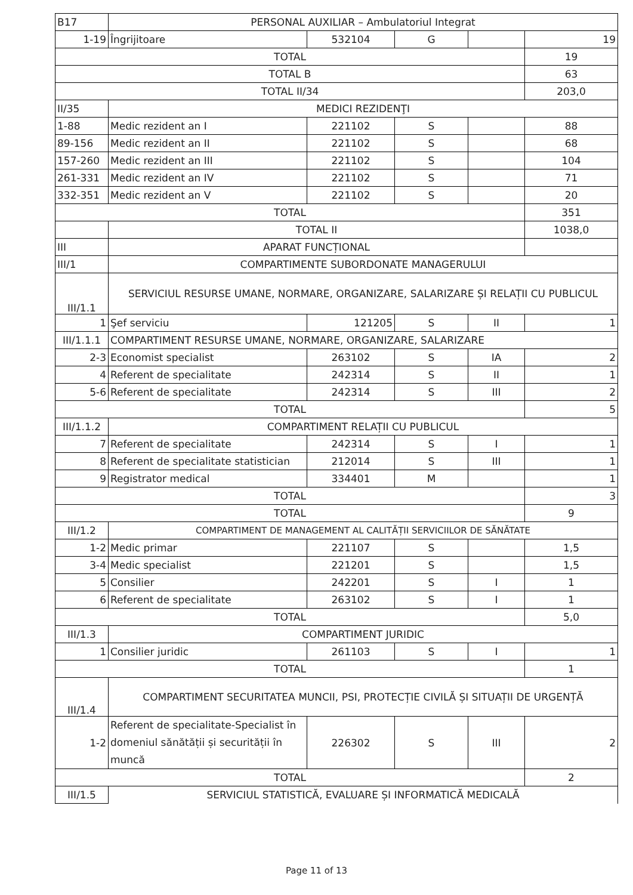| B17 | PERSONAL AUXILIAR – Ambulatoriul Integrat | | | | |
| 1-19 | Îngrijitoare | 532104 | G | | 19 |
| TOTAL | | | | | 19 |
| TOTAL B | | | | | 63 |
| TOTAL II/34 | | | | | 203,0 |
| II/35 | MEDICI REZIDENŢI | | | | |
| 1-88 | Medic rezident an I | 221102 | S | | 88 |
| 89-156 | Medic rezident an II | 221102 | S | | 68 |
| 157-260 | Medic rezident an III | 221102 | S | | 104 |
| 261-331 | Medic rezident an IV | 221102 | S | | 71 |
| 332-351 | Medic rezident an V | 221102 | S | | 20 |
| TOTAL | | | | | 351 |
| | TOTAL II | | | | 1038,0 |
| III | APARAT FUNCȚIONAL | | | | |
| III/1 | COMPARTIMENTE SUBORDONATE MANAGERULUI | | | | |
| III/1.1 | SERVICIUL RESURSE UMANE, NORMARE, ORGANIZARE, SALARIZARE ȘI RELAȚII CU PUBLICUL | | | | |
| 1 | Şef serviciu | 121205 | S | II | 1 |
| III/1.1.1 | COMPARTIMENT RESURSE UMANE, NORMARE, ORGANIZARE, SALARIZARE | | | | |
| 2-3 | Economist specialist | 263102 | S | IA | 2 |
| 4 | Referent de specialitate | 242314 | S | II | 1 |
| 5-6 | Referent de specialitate | 242314 | S | III | 2 |
| TOTAL | | | | | 5 |
| III/1.1.2 | COMPARTIMENT RELAȚII CU PUBLICUL | | | | |
| 7 | Referent de specialitate | 242314 | S | I | 1 |
| 8 | Referent de specialitate statistician | 212014 | S | III | 1 |
| 9 | Registrator medical | 334401 | M | | 1 |
| TOTAL | | | | | 3 |
| TOTAL | | | | | 9 |
| III/1.2 | COMPARTIMENT DE MANAGEMENT AL CALITĂȚII SERVICIILOR DE SĂNĂTATE | | | | |
| 1-2 | Medic primar | 221107 | S | | 1,5 |
| 3-4 | Medic specialist | 221201 | S | | 1,5 |
| 5 | Consilier | 242201 | S | I | 1 |
| 6 | Referent de specialitate | 263102 | S | I | 1 |
| TOTAL | | | | | 5,0 |
| III/1.3 | COMPARTIMENT JURIDIC | | | | |
| 1 | Consilier juridic | 261103 | S | I | 1 |
| TOTAL | | | | | 1 |
| III/1.4 | COMPARTIMENT SECURITATEA MUNCII, PSI, PROTECȚIE CIVILĂ ȘI SITUAȚII DE URGENȚĂ | | | | |
| 1-2 | Referent de specialitate-Specialist în domeniul sănătății și securității în muncă | 226302 | S | III | 2 |
| TOTAL | | | | | 2 |
| III/1.5 | SERVICIUL STATISTICĂ, EVALUARE ȘI INFORMATICĂ MEDICALĂ | | | | |
Page 11 of 13